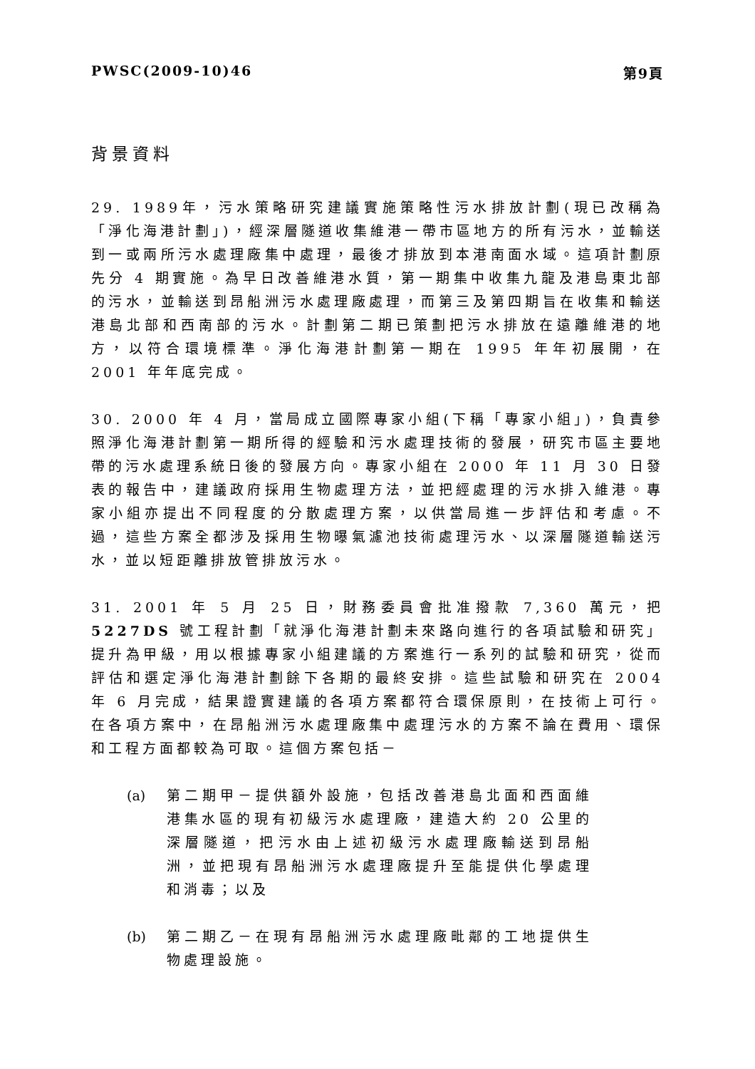PWSC(2009-10)46 第9頁
背景資料
29. 1989年，污水策略研究建議實施策略性污水排放計劃(現已改稱為「淨化海港計劃」)，經深層隧道收集維港一帶市區地方的所有污水，並輸送到一或兩所污水處理廠集中處理，最後才排放到本港南面水域。這項計劃原先分 4 期實施。為早日改善維港水質，第一期集中收集九龍及港島東北部的污水，並輸送到昂船洲污水處理廠處理，而第三及第四期旨在收集和輸送港島北部和西南部的污水。計劃第二期已策劃把污水排放在遠離維港的地方，以符合環境標準。淨化海港計劃第一期在 1995 年年初展開，在 2001 年年底完成。
30. 2000 年 4 月，當局成立國際專家小組(下稱「專家小組」)，負責參照淨化海港計劃第一期所得的經驗和污水處理技術的發展，研究市區主要地帶的污水處理系統日後的發展方向。專家小組在 2000 年 11 月 30 日發表的報告中，建議政府採用生物處理方法，並把經處理的污水排入維港。專家小組亦提出不同程度的分散處理方案，以供當局進一步評估和考慮。不過，這些方案全都涉及採用生物曝氣濾池技術處理污水、以深層隧道輸送污水，並以短距離排放管排放污水。
31. 2001 年 5 月 25 日，財務委員會批准撥款 7,360 萬元，把 5227DS 號工程計劃「就淨化海港計劃未來路向進行的各項試驗和研究」提升為甲級，用以根據專家小組建議的方案進行一系列的試驗和研究，從而評估和選定淨化海港計劃餘下各期的最終安排。這些試驗和研究在 2004 年 6 月完成，結果證實建議的各項方案都符合環保原則，在技術上可行。在各項方案中，在昂船洲污水處理廠集中處理污水的方案不論在費用、環保和工程方面都較為可取。這個方案包括－
(a) 第二期甲－提供額外設施，包括改善港島北面和西面維港集水區的現有初級污水處理廠，建造大約 20 公里的深層隧道，把污水由上述初級污水處理廠輸送到昂船洲，並把現有昂船洲污水處理廠提升至能提供化學處理和消毒；以及
(b) 第二期乙－在現有昂船洲污水處理廠毗鄰的工地提供生物處理設施。